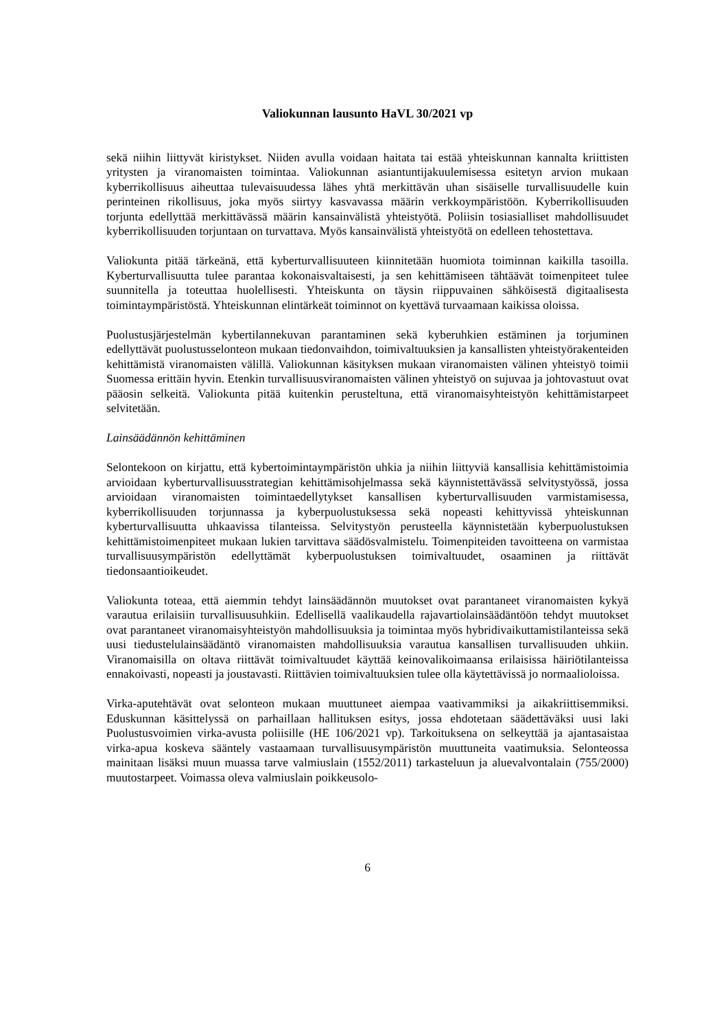Valiokunnan lausunto HaVL 30/2021 vp
sekä niihin liittyvät kiristykset. Niiden avulla voidaan haitata tai estää yhteiskunnan kannalta kriittisten yritysten ja viranomaisten toimintaa. Valiokunnan asiantuntijakuulemisessa esitetyn arvion mukaan kyberrikollisuus aiheuttaa tulevaisuudessa lähes yhtä merkittävän uhan sisäiselle turvallisuudelle kuin perinteinen rikollisuus, joka myös siirtyy kasvavassa määrin verkkoympäristöön. Kyberrikollisuuden torjunta edellyttää merkittävässä määrin kansainvälistä yhteistyötä. Poliisin tosiasialliset mahdollisuudet kyberrikollisuuden torjuntaan on turvattava. Myös kansainvälistä yhteistyötä on edelleen tehostettava.
Valiokunta pitää tärkeänä, että kyberturvallisuuteen kiinnitetään huomiota toiminnan kaikilla tasoilla. Kyberturvallisuutta tulee parantaa kokonaisvaltaisesti, ja sen kehittämiseen tähtäävät toimenpiteet tulee suunnitella ja toteuttaa huolellisesti. Yhteiskunta on täysin riippuvainen sähköisestä digitaalisesta toimintaympäristöstä. Yhteiskunnan elintärkeät toiminnot on kyettävä turvaamaan kaikissa oloissa.
Puolustusjärjestelmän kybertilannekuvan parantaminen sekä kyberuhkien estäminen ja torjuminen edellyttävät puolustusselonteon mukaan tiedonvaihdon, toimivaltuuksien ja kansallisten yhteistyörakenteiden kehittämistä viranomaisten välillä. Valiokunnan käsityksen mukaan viranomaisten välinen yhteistyö toimii Suomessa erittäin hyvin. Etenkin turvallisuusviranomaisten välinen yhteistyö on sujuvaa ja johtovastuut ovat pääosin selkeitä. Valiokunta pitää kuitenkin perusteltuna, että viranomaisyhteistyön kehittämistarpeet selvitetään.
Lainsäädännön kehittäminen
Selontekoon on kirjattu, että kybertoimintaympäristön uhkia ja niihin liittyviä kansallisia kehittämistoimia arvioidaan kyberturvallisuusstrategian kehittämisohjelmassa sekä käynnistettävässä selvitystyössä, jossa arvioidaan viranomaisten toimintaedellytykset kansallisen kyberturvallisuuden varmistamisessa, kyberrikollisuuden torjunnassa ja kyberpuolustuksessa sekä nopeasti kehittyvissä yhteiskunnan kyberturvallisuutta uhkaavissa tilanteissa. Selvitystyön perusteella käynnistetään kyberpuolustuksen kehittämistoimenpiteet mukaan lukien tarvittava säädösvalmistelu. Toimenpiteiden tavoitteena on varmistaa turvallisuusympäristön edellyttämät kyberpuolustuksen toimivaltuudet, osaaminen ja riittävät tiedonsaantioikeudet.
Valiokunta toteaa, että aiemmin tehdyt lainsäädännön muutokset ovat parantaneet viranomaisten kykyä varautua erilaisiin turvallisuusuhkiin. Edellisellä vaalikaudella rajavartiolainsäädäntöön tehdyt muutokset ovat parantaneet viranomaisyhteistyön mahdollisuuksia ja toimintaa myös hybridivaikuttamistilanteissa sekä uusi tiedustelulainsäädäntö viranomaisten mahdollisuuksia varautua kansallisen turvallisuuden uhkiin. Viranomaisilla on oltava riittävät toimivaltuudet käyttää keinovalikoimaansa erilaisissa häiriötilanteissa ennakoivasti, nopeasti ja joustavasti. Riittävien toimivaltuuksien tulee olla käytettävissä jo normaalioloissa.
Virka-aputehtävät ovat selonteon mukaan muuttuneet aiempaa vaativammiksi ja aikakriittisemmiksi. Eduskunnan käsittelyssä on parhaillaan hallituksen esitys, jossa ehdotetaan säädettäväksi uusi laki Puolustusvoimien virka-avusta poliisille (HE 106/2021 vp). Tarkoituksena on selkeyttää ja ajantasaistaa virka-apua koskeva sääntely vastaamaan turvallisuusympäristön muuttuneita vaatimuksia. Selonteossa mainitaan lisäksi muun muassa tarve valmiuslain (1552/2011) tarkasteluun ja aluevalvontalain (755/2000) muutostarpeet. Voimassa oleva valmiuslain poikkeusolo-
6